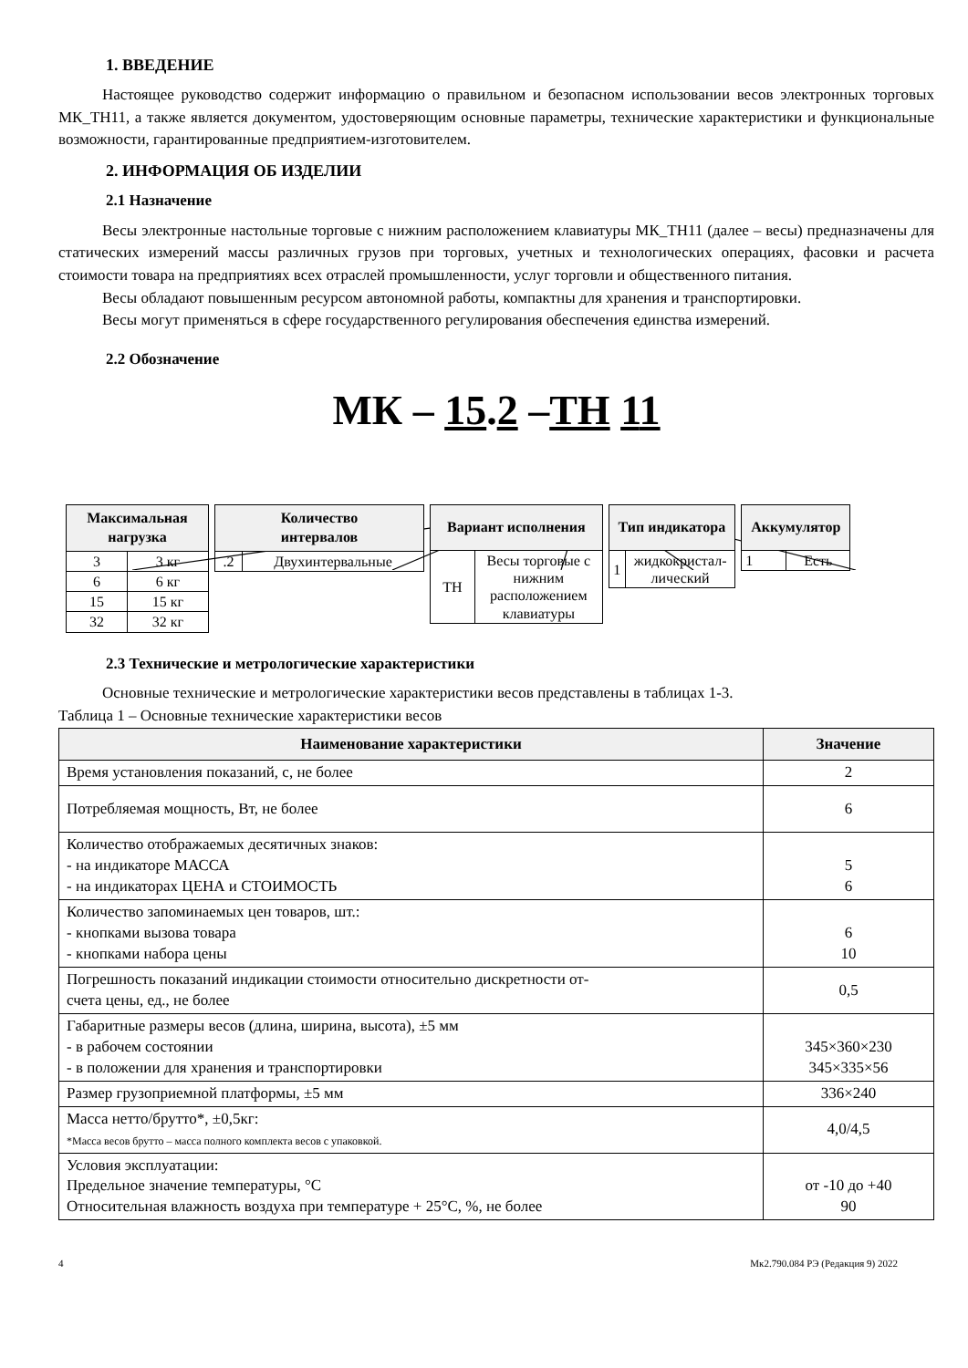1. ВВЕДЕНИЕ
Настоящее руководство содержит информацию о правильном и безопасном использовании весов электронных торговых МК_ТН11, а также является документом, удостоверяющим основные параметры, технические характеристики и функциональные возможности, гарантированные предприятием-изготовителем.
2. ИНФОРМАЦИЯ ОБ ИЗДЕЛИИ
2.1 Назначение
Весы электронные настольные торговые с нижним расположением клавиатуры МК_ТН11 (далее – весы) предназначены для статических измерений массы различных грузов при торговых, учетных и технологических операциях, фасовки и расчета стоимости товара на предприятиях всех отраслей промышленности, услуг торговли и общественного питания.
Весы обладают повышенным ресурсом автономной работы, компактны для хранения и транспортировки.
Весы могут применяться в сфере государственного регулирования обеспечения единства измерений.
2.2 Обозначение
МК – 15.2 –ТН 11
| Максимальная нагрузка | |
| --- | --- |
| 3 | 3 кг |
| 6 | 6 кг |
| 15 | 15 кг |
| 32 | 32 кг |
| Количество интервалов | |
| --- | --- |
| .2 | Двухинтервальные |
| Вариант исполнения | |
| --- | --- |
| ТН | Весы торговые с нижним расположением клавиатуры |
| Тип индикатора | |
| --- | --- |
| 1 | жидкокристал- лический |
| Аккумулятор | |
| --- | --- |
| 1 | Есть |
2.3 Технические и метрологические характеристики
Основные технические и метрологические характеристики весов представлены в таблицах 1-3.
Таблица 1 – Основные технические характеристики весов
| Наименование характеристики | Значение |
| --- | --- |
| Время установления показаний, с, не более | 2 |
| Потребляемая мощность, Вт, не более | 6 |
| Количество отображаемых десятичных знаков: - на индикаторе МАССА - на индикаторах ЦЕНА и СТОИМОСТЬ | 5 6 |
| Количество запоминаемых цен товаров, шт.: - кнопками вызова товара - кнопками набора цены | 6 10 |
| Погрешность показаний индикации стоимости относительно дискретности от- счета цены, ед., не более | 0,5 |
| Габаритные размеры весов (длина, ширина, высота), ±5 мм - в рабочем состоянии - в положении для хранения и транспортировки | 345×360×230 345×335×56 |
| Размер грузоприемной платформы, ±5 мм | 336×240 |
| Масса нетто/брутто*, ±0,5кг: *Масса весов брутто – масса полного комплекта весов с упаковкой. | 4,0/4,5 |
| Условия эксплуатации: Предельное значение температуры, °С Относительная влажность воздуха при температуре + 25°С, %, не более | от -10 до +40 90 |
4 Мк2.790.084 РЭ (Редакция 9) 2022